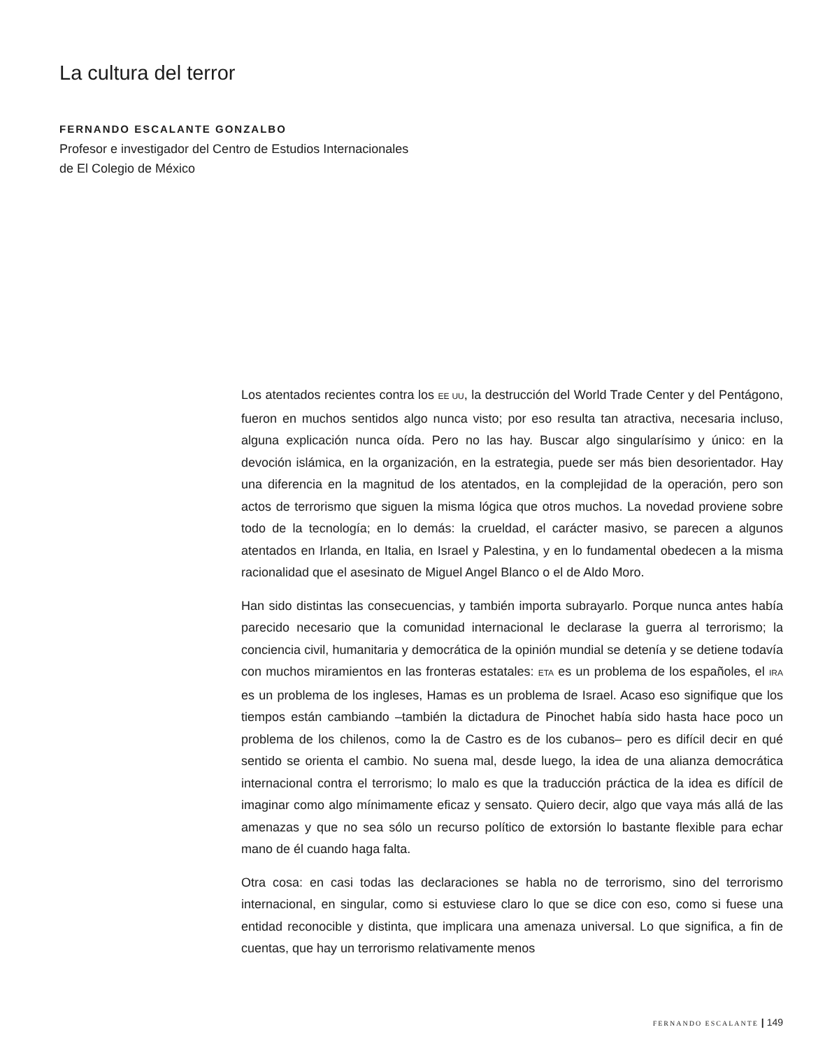La cultura del terror
FERNANDO ESCALANTE GONZALBO
Profesor e investigador del Centro de Estudios Internacionales
de El Colegio de México
Los atentados recientes contra los EE UU, la destrucción del World Trade Center y del Pentágono, fueron en muchos sentidos algo nunca visto; por eso resulta tan atractiva, necesaria incluso, alguna explicación nunca oída. Pero no las hay. Buscar algo singularísimo y único: en la devoción islámica, en la organización, en la estrategia, puede ser más bien desorientador. Hay una diferencia en la magnitud de los atentados, en la complejidad de la operación, pero son actos de terrorismo que siguen la misma lógica que otros muchos. La novedad proviene sobre todo de la tecnología; en lo demás: la crueldad, el carácter masivo, se parecen a algunos atentados en Irlanda, en Italia, en Israel y Palestina, y en lo fundamental obedecen a la misma racionalidad que el asesinato de Miguel Angel Blanco o el de Aldo Moro.
Han sido distintas las consecuencias, y también importa subrayarlo. Porque nunca antes había parecido necesario que la comunidad internacional le declarase la guerra al terrorismo; la conciencia civil, humanitaria y democrática de la opinión mundial se detenía y se detiene todavía con muchos miramientos en las fronteras estatales: ETA es un problema de los españoles, el IRA es un problema de los ingleses, Hamas es un problema de Israel. Acaso eso signifique que los tiempos están cambiando –también la dictadura de Pinochet había sido hasta hace poco un problema de los chilenos, como la de Castro es de los cubanos– pero es difícil decir en qué sentido se orienta el cambio. No suena mal, desde luego, la idea de una alianza democrática internacional contra el terrorismo; lo malo es que la traducción práctica de la idea es difícil de imaginar como algo mínimamente eficaz y sensato. Quiero decir, algo que vaya más allá de las amenazas y que no sea sólo un recurso político de extorsión lo bastante flexible para echar mano de él cuando haga falta.
Otra cosa: en casi todas las declaraciones se habla no de terrorismo, sino del terrorismo internacional, en singular, como si estuviese claro lo que se dice con eso, como si fuese una entidad reconocible y distinta, que implicara una amenaza universal. Lo que significa, a fin de cuentas, que hay un terrorismo relativamente menos
FERNANDO ESCALANTE | 149